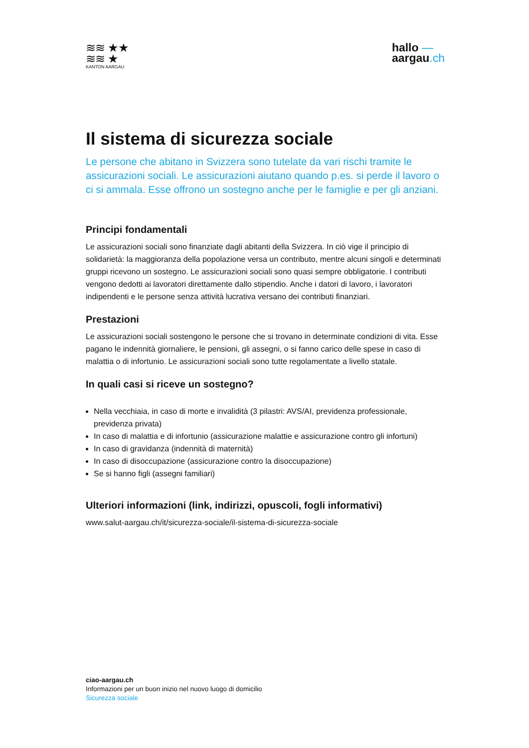≋≋ ★★
≋≋ ★
KANTON AARGAU
hallo —
aargau.ch
Il sistema di sicurezza sociale
Le persone che abitano in Svizzera sono tutelate da vari rischi tramite le assicurazioni sociali. Le assicurazioni aiutano quando p.es. si perde il lavoro o ci si ammala. Esse offrono un sostegno anche per le famiglie e per gli anziani.
Principi fondamentali
Le assicurazioni sociali sono finanziate dagli abitanti della Svizzera. In ciò vige il principio di solidarietà: la maggioranza della popolazione versa un contributo, mentre alcuni singoli e determinati gruppi ricevono un sostegno. Le assicurazioni sociali sono quasi sempre obbligatorie. I contributi vengono dedotti ai lavoratori direttamente dallo stipendio. Anche i datori di lavoro, i lavoratori indipendenti e le persone senza attività lucrativa versano dei contributi finanziari.
Prestazioni
Le assicurazioni sociali sostengono le persone che si trovano in determinate condizioni di vita. Esse pagano le indennità giornaliere, le pensioni, gli assegni, o si fanno carico delle spese in caso di malattia o di infortunio. Le assicurazioni sociali sono tutte regolamentate a livello statale.
In quali casi si riceve un sostegno?
Nella vecchiaia, in caso di morte e invalidità (3 pilastri: AVS/AI, previdenza professionale, previdenza privata)
In caso di malattia e di infortunio (assicurazione malattie e assicurazione contro gli infortuni)
In caso di gravidanza (indennità di maternità)
In caso di disoccupazione (assicurazione contro la disoccupazione)
Se si hanno figli (assegni familiari)
Ulteriori informazioni (link, indirizzi, opuscoli, fogli informativi)
www.salut-aargau.ch/it/sicurezza-sociale/il-sistema-di-sicurezza-sociale
ciao-aargau.ch
Informazioni per un buon inizio nel nuovo luogo di domicilio
Sicurezza sociale